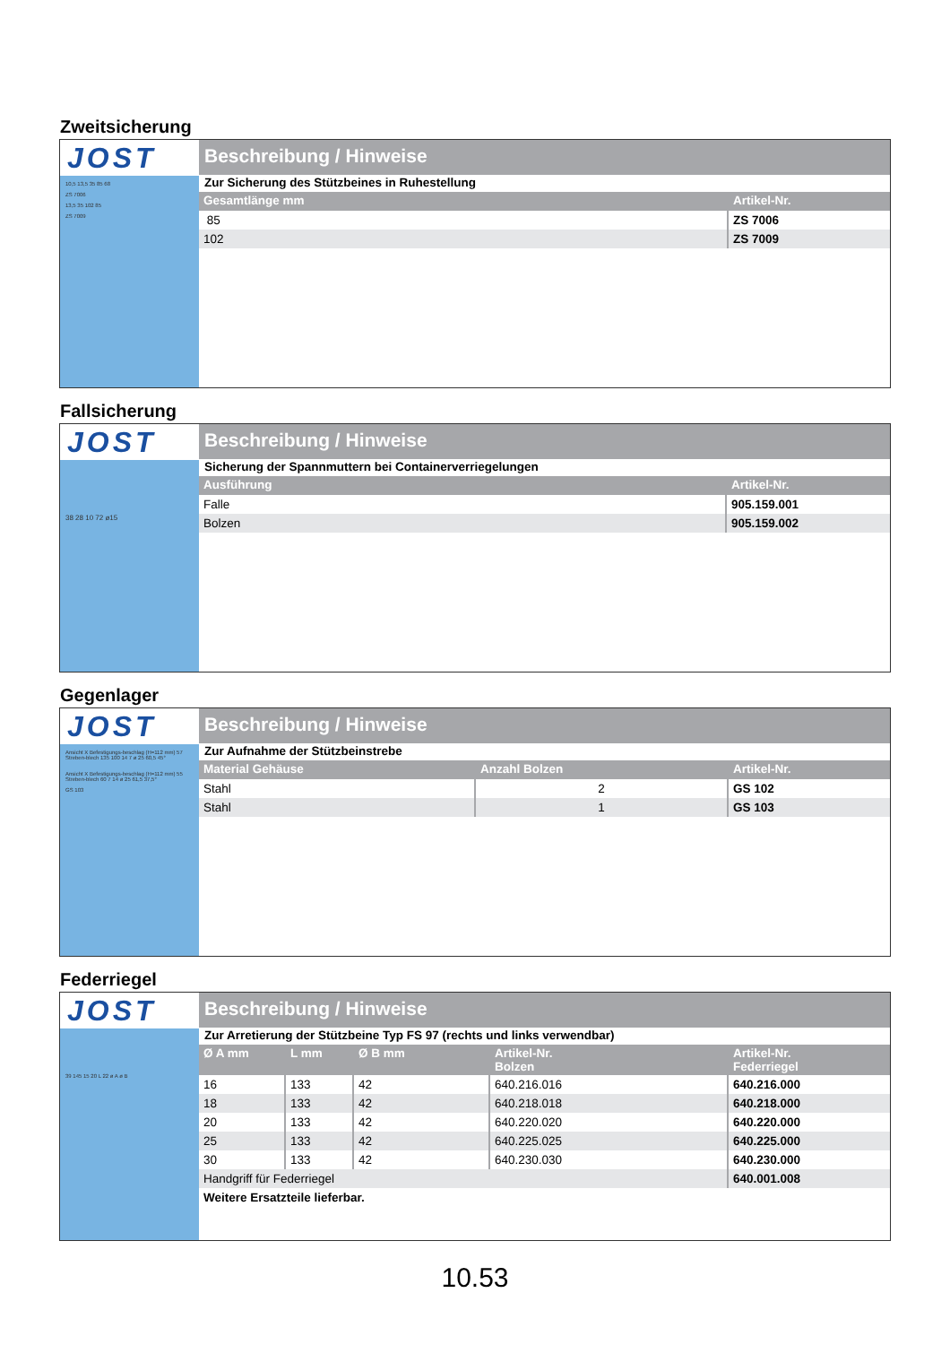Zweitsicherung
JOST
10,5 13,5 35 85 68
ZS 7006
13,5 35 102 85
ZS 7009
Beschreibung / Hinweise
Zur Sicherung des Stützbeines in Ruhestellung
| Gesamtlänge mm | Artikel-Nr. |
| --- | --- |
| 85 | ZS 7006 |
| 102 | ZS 7009 |
Fallsicherung
JOST
38 28 10 72 ø15
Beschreibung / Hinweise
Sicherung der Spannmuttern bei Containerverriegelungen
| Ausführung | Artikel-Nr. |
| --- | --- |
| Falle | 905.159.001 |
| Bolzen | 905.159.002 |
Gegenlager
JOST
Ansicht X Befestigungs-beschlag (H=112 mm) 57 Streben-blech 135 100 14 7 ø 25 60,5 45°
Ansicht X Befestigungs-beschlag (H=112 mm) 55 Streben-blech 60 7 14 ø 25 61,5 37,5°
GS 103
Beschreibung / Hinweise
Zur Aufnahme der Stützbeinstrebe
| Material Gehäuse | Anzahl Bolzen | Artikel-Nr. |
| --- | --- | --- |
| Stahl | 2 | GS 102 |
| Stahl | 1 | GS 103 |
Federriegel
JOST
39 145 15 20 L 22 ø A ø B
Beschreibung / Hinweise
Zur Arretierung der Stützbeine Typ FS 97 (rechts und links verwendbar)
| Ø A mm | L mm | Ø B mm | Artikel-Nr. Bolzen | Artikel-Nr. Federriegel |
| --- | --- | --- | --- | --- |
| 16 | 133 | 42 | 640.216.016 | 640.216.000 |
| 18 | 133 | 42 | 640.218.018 | 640.218.000 |
| 20 | 133 | 42 | 640.220.020 | 640.220.000 |
| 25 | 133 | 42 | 640.225.025 | 640.225.000 |
| 30 | 133 | 42 | 640.230.030 | 640.230.000 |
| Handgriff für Federriegel | | | | 640.001.008 |
| Weitere Ersatzteile lieferbar. | | | | |
10.53